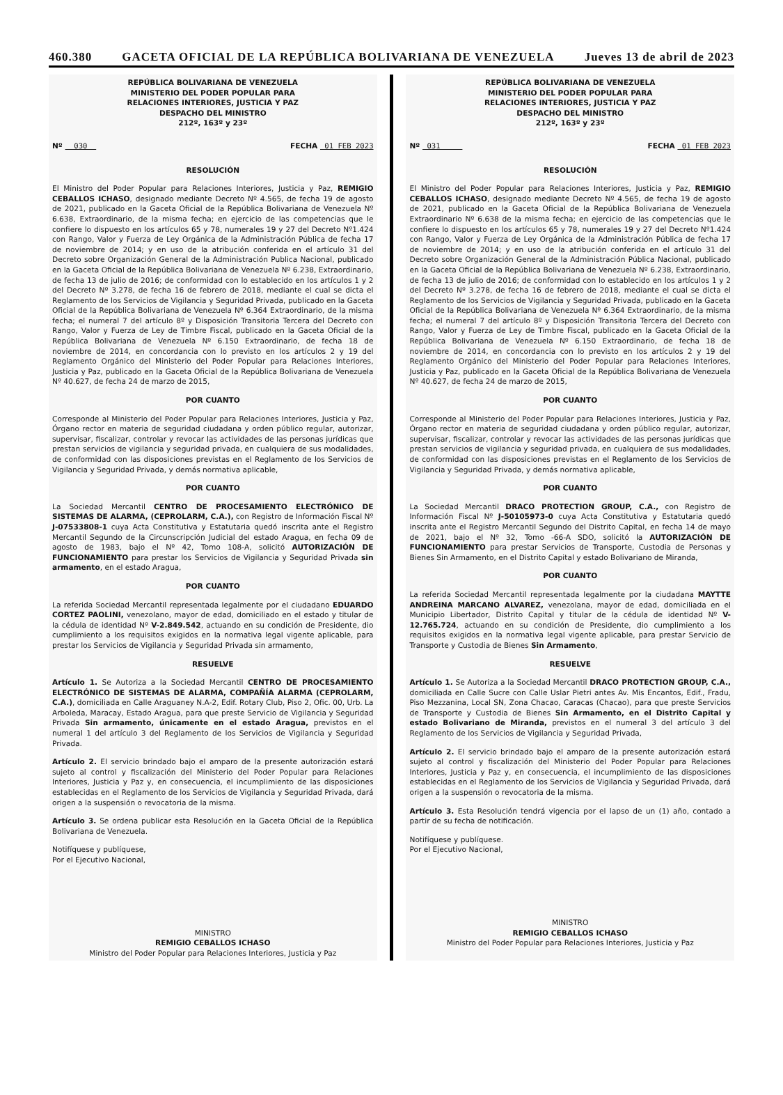460.380 GACETA OFICIAL DE LA REPÚBLICA BOLIVARIANA DE VENEZUELA Jueves 13 de abril de 2023
REPÚBLICA BOLIVARIANA DE VENEZUELA
MINISTERIO DEL PODER POPULAR PARA
RELACIONES INTERIORES, JUSTICIA Y PAZ
DESPACHO DEL MINISTRO
212º, 163º y 23º
Nº 030 FECHA 01 FEB 2023
RESOLUCIÓN
El Ministro del Poder Popular para Relaciones Interiores, Justicia y Paz, REMIGIO CEBALLOS ICHASO, designado mediante Decreto Nº 4.565, de fecha 19 de agosto de 2021, publicado en la Gaceta Oficial de la República Bolivariana de Venezuela Nº 6.638, Extraordinario, de la misma fecha; en ejercicio de las competencias que le confiere lo dispuesto en los artículos 65 y 78, numerales 19 y 27 del Decreto Nº1.424 con Rango, Valor y Fuerza de Ley Orgánica de la Administración Pública de fecha 17 de noviembre de 2014; y en uso de la atribución conferida en el artículo 31 del Decreto sobre Organización General de la Administración Publica Nacional, publicado en la Gaceta Oficial de la República Bolivariana de Venezuela Nº 6.238, Extraordinario, de fecha 13 de julio de 2016; de conformidad con lo establecido en los artículos 1 y 2 del Decreto Nº 3.278, de fecha 16 de febrero de 2018, mediante el cual se dicta el Reglamento de los Servicios de Vigilancia y Seguridad Privada, publicado en la Gaceta Oficial de la República Bolivariana de Venezuela Nº 6.364 Extraordinario, de la misma fecha; el numeral 7 del artículo 8º y Disposición Transitoria Tercera del Decreto con Rango, Valor y Fuerza de Ley de Timbre Fiscal, publicado en la Gaceta Oficial de la República Bolivariana de Venezuela Nº 6.150 Extraordinario, de fecha 18 de noviembre de 2014, en concordancia con lo previsto en los artículos 2 y 19 del Reglamento Orgánico del Ministerio del Poder Popular para Relaciones Interiores, Justicia y Paz, publicado en la Gaceta Oficial de la República Bolivariana de Venezuela Nº 40.627, de fecha 24 de marzo de 2015,
POR CUANTO
Corresponde al Ministerio del Poder Popular para Relaciones Interiores, Justicia y Paz, Órgano rector en materia de seguridad ciudadana y orden público regular, autorizar, supervisar, fiscalizar, controlar y revocar las actividades de las personas jurídicas que prestan servicios de vigilancia y seguridad privada, en cualquiera de sus modalidades, de conformidad con las disposiciones previstas en el Reglamento de los Servicios de Vigilancia y Seguridad Privada, y demás normativa aplicable,
POR CUANTO
La Sociedad Mercantil CENTRO DE PROCESAMIENTO ELECTRÓNICO DE SISTEMAS DE ALARMA, (CEPROLARM, C.A.), con Registro de Información Fiscal Nº J-07533808-1 cuya Acta Constitutiva y Estatutaria quedó inscrita ante el Registro Mercantil Segundo de la Circunscripción Judicial del estado Aragua, en fecha 09 de agosto de 1983, bajo el Nº 42, Tomo 108-A, solicitó AUTORIZACIÓN DE FUNCIONAMIENTO para prestar los Servicios de Vigilancia y Seguridad Privada sin armamento, en el estado Aragua,
POR CUANTO
La referida Sociedad Mercantil representada legalmente por el ciudadano EDUARDO CORTEZ PAOLINI, venezolano, mayor de edad, domiciliado en el estado y titular de la cédula de identidad Nº V-2.849.542, actuando en su condición de Presidente, dio cumplimiento a los requisitos exigidos en la normativa legal vigente aplicable, para prestar los Servicios de Vigilancia y Seguridad Privada sin armamento,
RESUELVE
Artículo 1. Se Autoriza a la Sociedad Mercantil CENTRO DE PROCESAMIENTO ELECTRÓNICO DE SISTEMAS DE ALARMA, COMPAÑÍA ALARMA (CEPROLARM, C.A.), domiciliada en Calle Araguaney N.A-2, Edif. Rotary Club, Piso 2, Ofic. 00, Urb. La Arboleda, Maracay, Estado Aragua, para que preste Servicio de Vigilancia y Seguridad Privada Sin armamento, únicamente en el estado Aragua, previstos en el numeral 1 del artículo 3 del Reglamento de los Servicios de Vigilancia y Seguridad Privada.
Artículo 2. El servicio brindado bajo el amparo de la presente autorización estará sujeto al control y fiscalización del Ministerio del Poder Popular para Relaciones Interiores, Justicia y Paz y, en consecuencia, el incumplimiento de las disposiciones establecidas en el Reglamento de los Servicios de Vigilancia y Seguridad Privada, dará origen a la suspensión o revocatoria de la misma.
Artículo 3. Se ordena publicar esta Resolución en la Gaceta Oficial de la República Bolivariana de Venezuela.
Notifíquese y publíquese,
Por el Ejecutivo Nacional,
MINISTRO
REMIGIO CEBALLOS ICHASO
Ministro del Poder Popular para Relaciones Interiores, Justicia y Paz
REPÚBLICA BOLIVARIANA DE VENEZUELA
MINISTERIO DEL PODER POPULAR PARA
RELACIONES INTERIORES, JUSTICIA Y PAZ
DESPACHO DEL MINISTRO
212º, 163º y 23º
Nº 031 FECHA 01 FEB 2023
RESOLUCIÓN
El Ministro del Poder Popular para Relaciones Interiores, Justicia y Paz, REMIGIO CEBALLOS ICHASO, designado mediante Decreto Nº 4.565, de fecha 19 de agosto de 2021, publicado en la Gaceta Oficial de la República Bolivariana de Venezuela Extraordinario Nº 6.638 de la misma fecha; en ejercicio de las competencias que le confiere lo dispuesto en los artículos 65 y 78, numerales 19 y 27 del Decreto Nº1.424 con Rango, Valor y Fuerza de Ley Orgánica de la Administración Pública de fecha 17 de noviembre de 2014; y en uso de la atribución conferida en el artículo 31 del Decreto sobre Organización General de la Administración Pública Nacional, publicado en la Gaceta Oficial de la República Bolivariana de Venezuela Nº 6.238, Extraordinario, de fecha 13 de julio de 2016; de conformidad con lo establecido en los artículos 1 y 2 del Decreto Nº 3.278, de fecha 16 de febrero de 2018, mediante el cual se dicta el Reglamento de los Servicios de Vigilancia y Seguridad Privada, publicado en la Gaceta Oficial de la República Bolivariana de Venezuela Nº 6.364 Extraordinario, de la misma fecha; el numeral 7 del artículo 8º y Disposición Transitoria Tercera del Decreto con Rango, Valor y Fuerza de Ley de Timbre Fiscal, publicado en la Gaceta Oficial de la República Bolivariana de Venezuela Nº 6.150 Extraordinario, de fecha 18 de noviembre de 2014, en concordancia con lo previsto en los artículos 2 y 19 del Reglamento Orgánico del Ministerio del Poder Popular para Relaciones Interiores, Justicia y Paz, publicado en la Gaceta Oficial de la República Bolivariana de Venezuela Nº 40.627, de fecha 24 de marzo de 2015,
POR CUANTO
Corresponde al Ministerio del Poder Popular para Relaciones Interiores, Justicia y Paz, Órgano rector en materia de seguridad ciudadana y orden público regular, autorizar, supervisar, fiscalizar, controlar y revocar las actividades de las personas jurídicas que prestan servicios de vigilancia y seguridad privada, en cualquiera de sus modalidades, de conformidad con las disposiciones previstas en el Reglamento de los Servicios de Vigilancia y Seguridad Privada, y demás normativa aplicable,
POR CUANTO
La Sociedad Mercantil DRACO PROTECTION GROUP, C.A., con Registro de Información Fiscal Nº J-50105973-0 cuya Acta Constitutiva y Estatutaria quedó inscrita ante el Registro Mercantil Segundo del Distrito Capital, en fecha 14 de mayo de 2021, bajo el Nº 32, Tomo -66-A SDO, solicitó la AUTORIZACIÓN DE FUNCIONAMIENTO para prestar Servicios de Transporte, Custodia de Personas y Bienes Sin Armamento, en el Distrito Capital y estado Bolivariano de Miranda,
POR CUANTO
La referida Sociedad Mercantil representada legalmente por la ciudadana MAYTTE ANDREINA MARCANO ALVAREZ, venezolana, mayor de edad, domiciliada en el Municipio Libertador, Distrito Capital y titular de la cédula de identidad Nº V-12.765.724, actuando en su condición de Presidente, dio cumplimiento a los requisitos exigidos en la normativa legal vigente aplicable, para prestar Servicio de Transporte y Custodia de Bienes Sin Armamento,
RESUELVE
Artículo 1. Se Autoriza a la Sociedad Mercantil DRACO PROTECTION GROUP, C.A., domiciliada en Calle Sucre con Calle Uslar Pietri antes Av. Mis Encantos, Edif., Fradu, Piso Mezzanina, Local SN, Zona Chacao, Caracas (Chacao), para que preste Servicios de Transporte y Custodia de Bienes Sin Armamento, en el Distrito Capital y estado Bolivariano de Miranda, previstos en el numeral 3 del artículo 3 del Reglamento de los Servicios de Vigilancia y Seguridad Privada,
Artículo 2. El servicio brindado bajo el amparo de la presente autorización estará sujeto al control y fiscalización del Ministerio del Poder Popular para Relaciones Interiores, Justicia y Paz y, en consecuencia, el incumplimiento de las disposiciones establecidas en el Reglamento de los Servicios de Vigilancia y Seguridad Privada, dará origen a la suspensión o revocatoria de la misma.
Artículo 3. Esta Resolución tendrá vigencia por el lapso de un (1) año, contado a partir de su fecha de notificación.
Notifíquese y publíquese.
Por el Ejecutivo Nacional,
MINISTRO
REMIGIO CEBALLOS ICHASO
Ministro del Poder Popular para Relaciones Interiores, Justicia y Paz